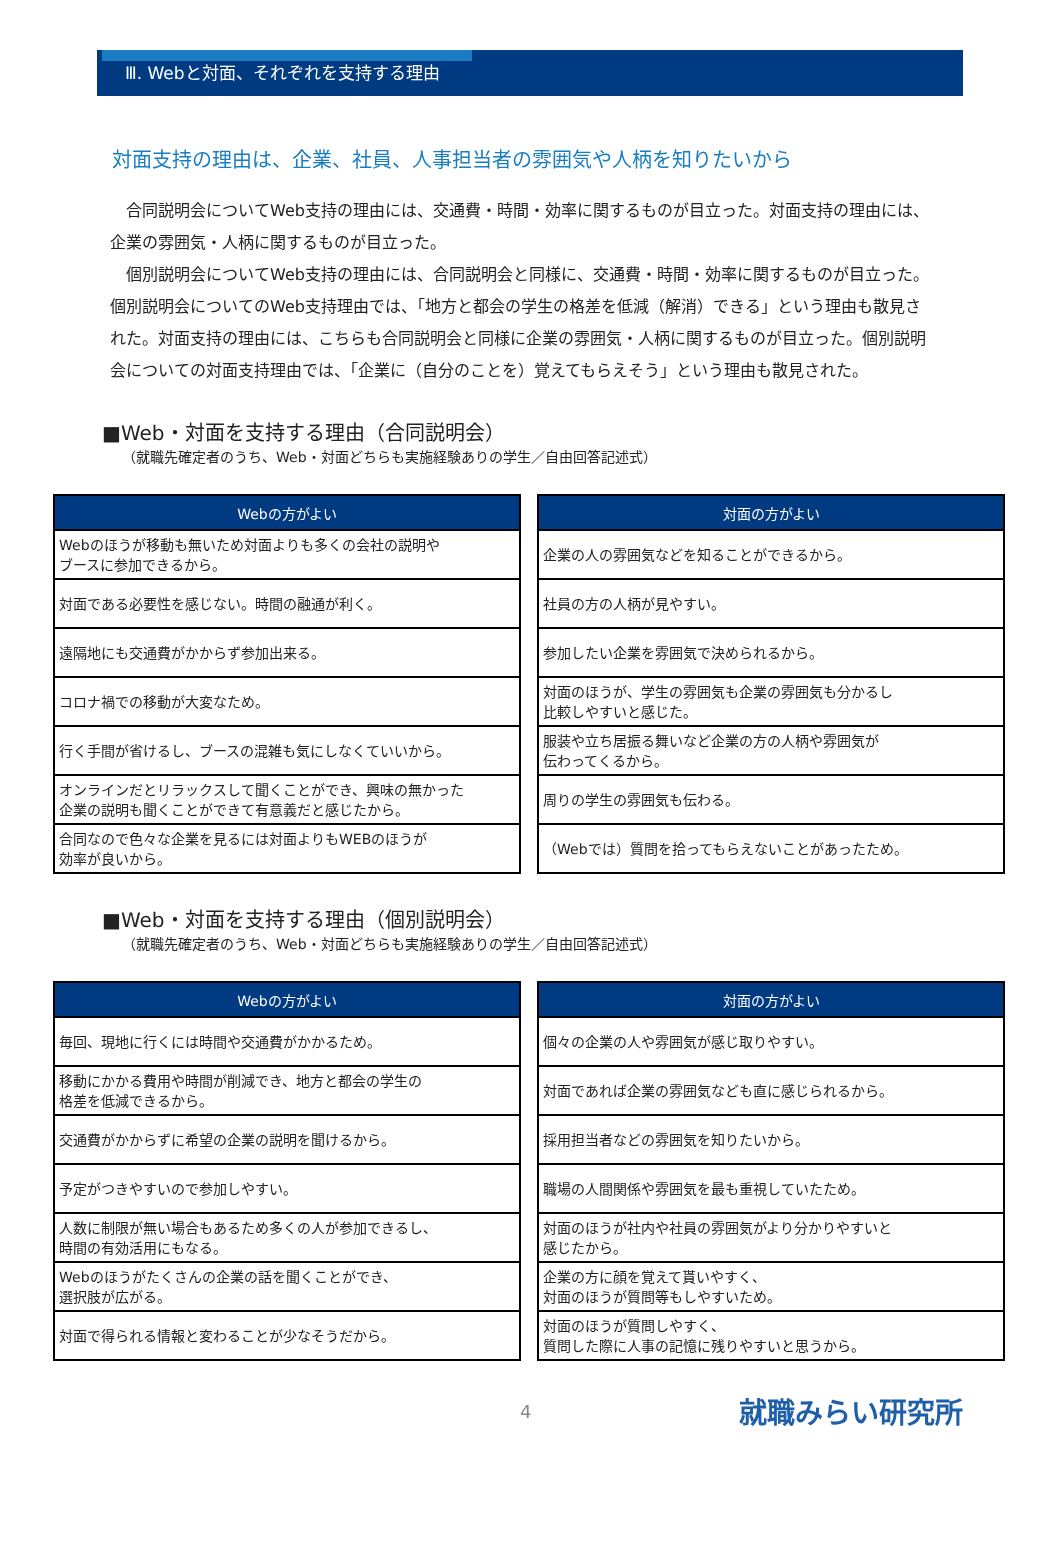Ⅲ. Webと対面、それぞれを支持する理由
対面支持の理由は、企業、社員、人事担当者の雰囲気や人柄を知りたいから
合同説明会についてWeb支持の理由には、交通費・時間・効率に関するものが目立った。対面支持の理由には、企業の雰囲気・人柄に関するものが目立った。
個別説明会についてWeb支持の理由には、合同説明会と同様に、交通費・時間・効率に関するものが目立った。個別説明会についてのWeb支持理由では、「地方と都会の学生の格差を低減（解消）できる」という理由も散見された。対面支持の理由には、こちらも合同説明会と同様に企業の雰囲気・人柄に関するものが目立った。個別説明会についての対面支持理由では、「企業に（自分のことを）覚えてもらえそう」という理由も散見された。
■Web・対面を支持する理由（合同説明会）
（就職先確定者のうち、Web・対面どちらも実施経験ありの学生／自由回答記述式）
| Webの方がよい |
| --- |
| Webのほうが移動も無いため対面よりも多くの会社の説明や ブースに参加できるから。 |
| 対面である必要性を感じない。時間の融通が利く。 |
| 遠隔地にも交通費がかからず参加出来る。 |
| コロナ禍での移動が大変なため。 |
| 行く手間が省けるし、ブースの混雑も気にしなくていいから。 |
| オンラインだとリラックスして聞くことができ、興味の無かった 企業の説明も聞くことができて有意義だと感じたから。 |
| 合同なので色々な企業を見るには対面よりもWEBのほうが 効率が良いから。 |
| 対面の方がよい |
| --- |
| 企業の人の雰囲気などを知ることができるから。 |
| 社員の方の人柄が見やすい。 |
| 参加したい企業を雰囲気で決められるから。 |
| 対面のほうが、学生の雰囲気も企業の雰囲気も分かるし 比較しやすいと感じた。 |
| 服装や立ち居振る舞いなど企業の方の人柄や雰囲気が 伝わってくるから。 |
| 周りの学生の雰囲気も伝わる。 |
| （Webでは）質問を拾ってもらえないことがあったため。 |
■Web・対面を支持する理由（個別説明会）
（就職先確定者のうち、Web・対面どちらも実施経験ありの学生／自由回答記述式）
| Webの方がよい |
| --- |
| 毎回、現地に行くには時間や交通費がかかるため。 |
| 移動にかかる費用や時間が削減でき、地方と都会の学生の 格差を低減できるから。 |
| 交通費がかからずに希望の企業の説明を聞けるから。 |
| 予定がつきやすいので参加しやすい。 |
| 人数に制限が無い場合もあるため多くの人が参加できるし、 時間の有効活用にもなる。 |
| Webのほうがたくさんの企業の話を聞くことができ、 選択肢が広がる。 |
| 対面で得られる情報と変わることが少なそうだから。 |
| 対面の方がよい |
| --- |
| 個々の企業の人や雰囲気が感じ取りやすい。 |
| 対面であれば企業の雰囲気なども直に感じられるから。 |
| 採用担当者などの雰囲気を知りたいから。 |
| 職場の人間関係や雰囲気を最も重視していたため。 |
| 対面のほうが社内や社員の雰囲気がより分かりやすいと 感じたから。 |
| 企業の方に顔を覚えて貰いやすく、 対面のほうが質問等もしやすいため。 |
| 対面のほうが質問しやすく、 質問した際に人事の記憶に残りやすいと思うから。 |
4 就職みらい研究所